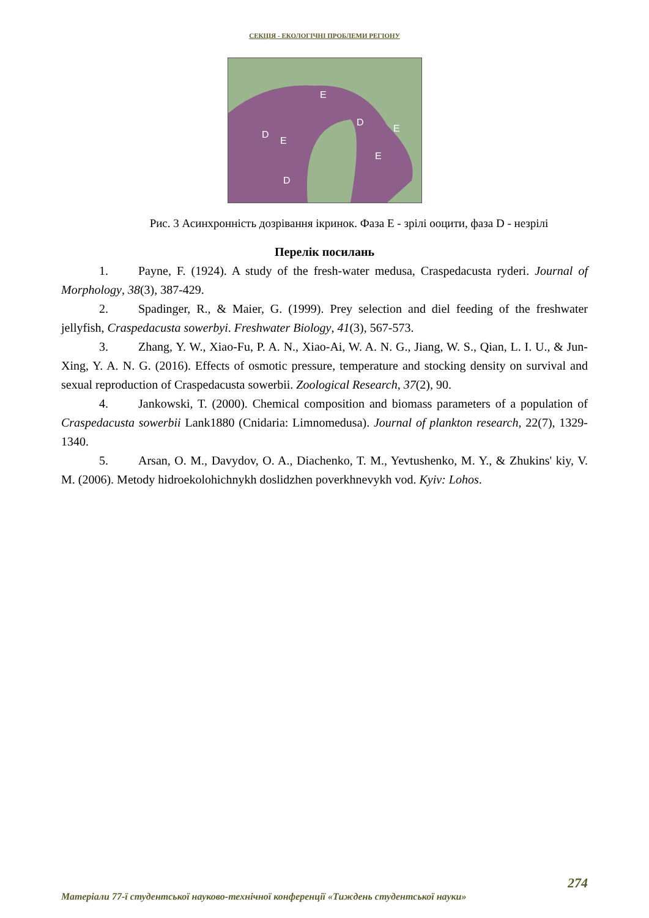СЕКЦІЯ - ЕКОЛОГІЧНІ ПРОБЛЕМИ РЕГІОНУ
E
D
D
E
E
E
D
Рис. 3 Асинхронність дозрівання ікринок. Фаза E - зрілі ооцити, фаза D - незрілі
Перелік посилань
1. Payne, F. (1924). A study of the fresh-water medusa, Craspedacusta ryderi. Journal of Morphology, 38(3), 387-429.
2. Spadinger, R., & Maier, G. (1999). Prey selection and diel feeding of the freshwater jellyfish, Craspedacusta sowerbyi. Freshwater Biology, 41(3), 567-573.
3. Zhang, Y. W., Xiao-Fu, P. A. N., Xiao-Ai, W. A. N. G., Jiang, W. S., Qian, L. I. U., & Jun-Xing, Y. A. N. G. (2016). Effects of osmotic pressure, temperature and stocking density on survival and sexual reproduction of Craspedacusta sowerbii. Zoological Research, 37(2), 90.
4. Jankowski, T. (2000). Chemical composition and biomass parameters of a population of Craspedacusta sowerbii Lank1880 (Cnidaria: Limnomedusa). Journal of plankton research, 22(7), 1329-1340.
5. Arsan, O. M., Davydov, O. A., Diachenko, T. M., Yevtushenko, M. Y., & Zhukins' kiy, V. M. (2006). Metody hidroekolohichnykh doslidzhen poverkhnevykh vod. Kyiv: Lohos.
274
Матеріали 77-ї студентської науково-технічної конференції «Тиждень студентської науки»